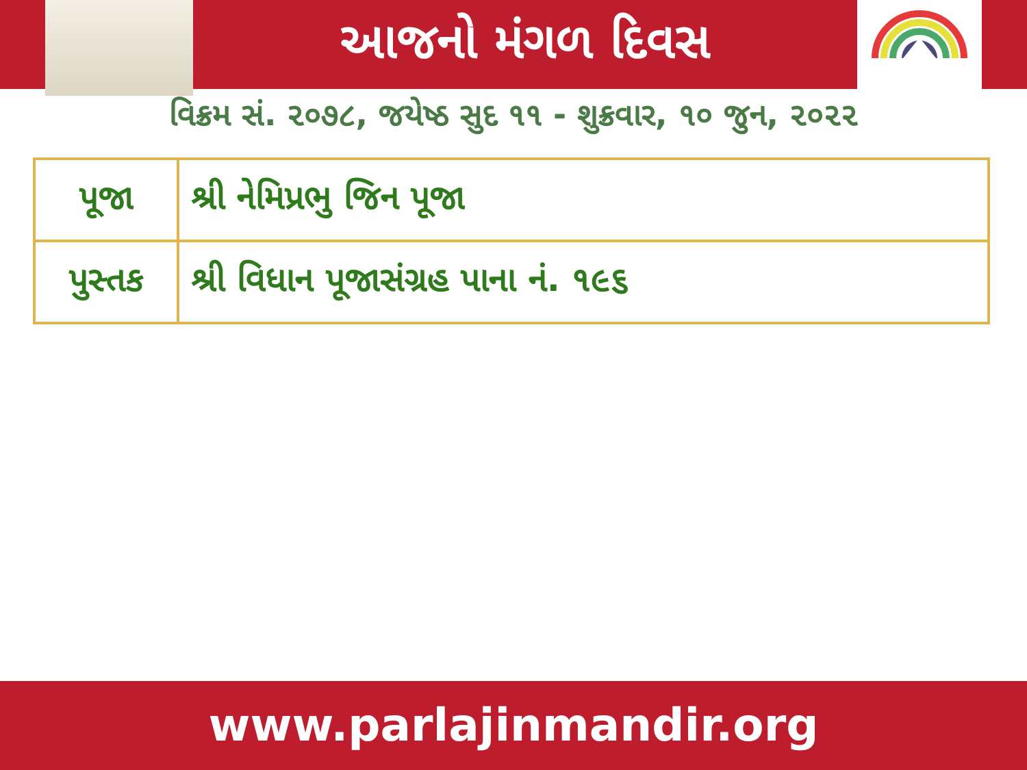આજનો મંગળ દિવસ
વિક્રમ સં. ૨૦૭૮, જયેષ્ઠ સુદ ૧૧ - શુક્રવાર, ૧૦ જુન, ૨૦૨૨
| પૂજા | શ્રી નેમિપ્રભુ જિન પૂજા |
| પુસ્તક | શ્રી વિધાન પૂજાસંગ્રહ પાના નં. ૧૯૬ |
www.parlajinmandir.org